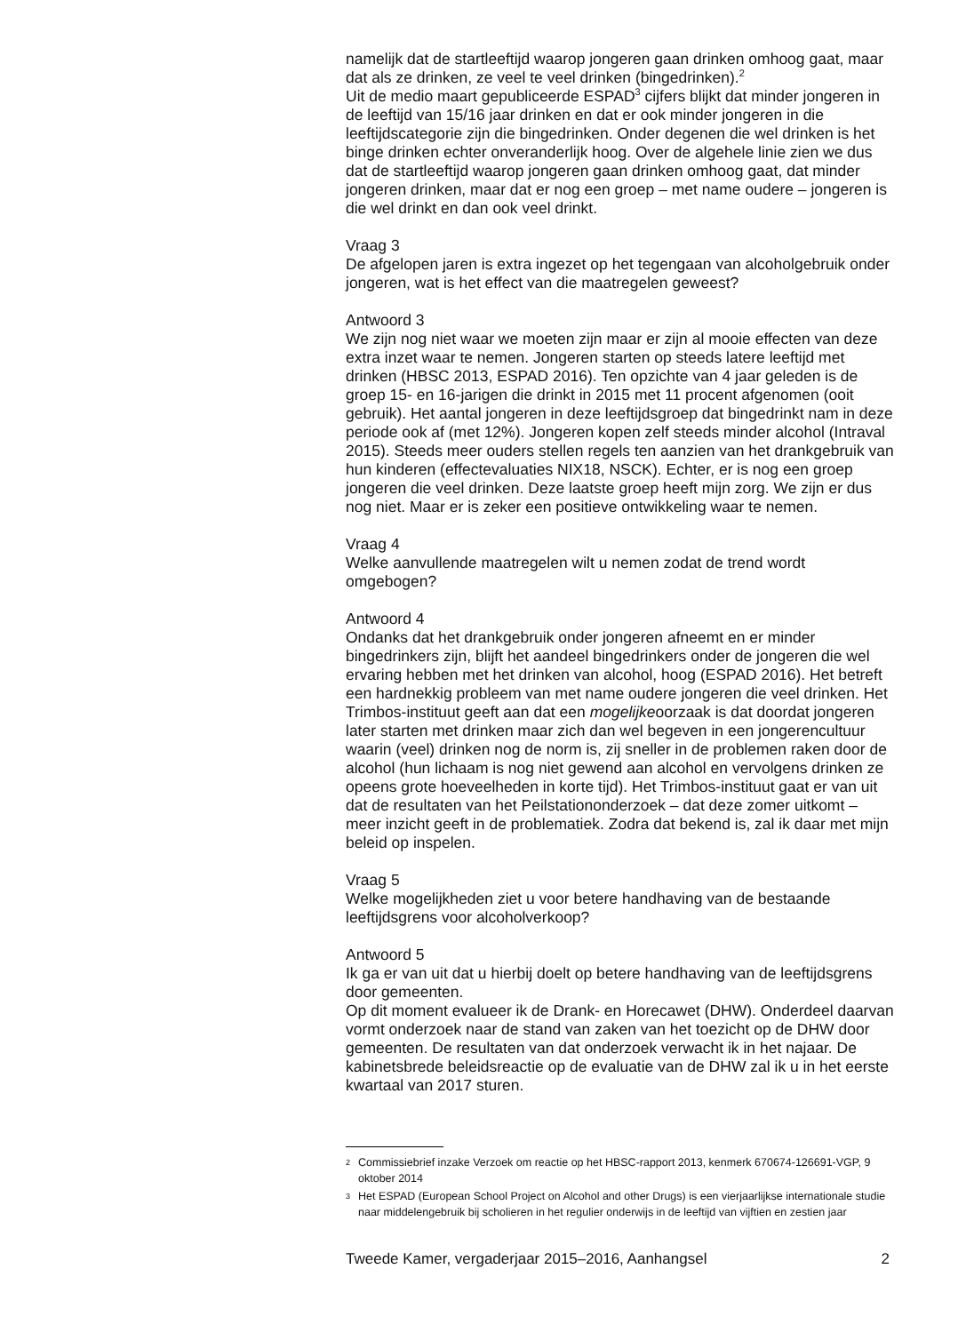namelijk dat de startleeftijd waarop jongeren gaan drinken omhoog gaat, maar dat als ze drinken, ze veel te veel drinken (bingedrinken).<sup>2</sup>
Uit de medio maart gepubliceerde ESPAD<sup>3</sup> cijfers blijkt dat minder jongeren in de leeftijd van 15/16 jaar drinken en dat er ook minder jongeren in die leeftijdscategorie zijn die bingedrinken. Onder degenen die wel drinken is het binge drinken echter onveranderlijk hoog. Over de algehele linie zien we dus dat de startleeftijd waarop jongeren gaan drinken omhoog gaat, dat minder jongeren drinken, maar dat er nog een groep – met name oudere – jongeren is die wel drinkt en dan ook veel drinkt.
Vraag 3
De afgelopen jaren is extra ingezet op het tegengaan van alcoholgebruik onder jongeren, wat is het effect van die maatregelen geweest?
Antwoord 3
We zijn nog niet waar we moeten zijn maar er zijn al mooie effecten van deze extra inzet waar te nemen. Jongeren starten op steeds latere leeftijd met drinken (HBSC 2013, ESPAD 2016). Ten opzichte van 4 jaar geleden is de groep 15- en 16-jarigen die drinkt in 2015 met 11 procent afgenomen (ooit gebruik). Het aantal jongeren in deze leeftijdsgroep dat bingedrinkt nam in deze periode ook af (met 12%). Jongeren kopen zelf steeds minder alcohol (Intraval 2015). Steeds meer ouders stellen regels ten aanzien van het drankgebruik van hun kinderen (effectevaluaties NIX18, NSCK). Echter, er is nog een groep jongeren die veel drinken. Deze laatste groep heeft mijn zorg. We zijn er dus nog niet. Maar er is zeker een positieve ontwikkeling waar te nemen.
Vraag 4
Welke aanvullende maatregelen wilt u nemen zodat de trend wordt omgebogen?
Antwoord 4
Ondanks dat het drankgebruik onder jongeren afneemt en er minder bingedrinkers zijn, blijft het aandeel bingedrinkers onder de jongeren die wel ervaring hebben met het drinken van alcohol, hoog (ESPAD 2016). Het betreft een hardnekkig probleem van met name oudere jongeren die veel drinken. Het Trimbos-instituut geeft aan dat een mogelijkeoorzaak is dat doordat jongeren later starten met drinken maar zich dan wel begeven in een jongerencultuur waarin (veel) drinken nog de norm is, zij sneller in de problemen raken door de alcohol (hun lichaam is nog niet gewend aan alcohol en vervolgens drinken ze opeens grote hoeveelheden in korte tijd). Het Trimbos-instituut gaat er van uit dat de resultaten van het Peilstationonderzoek – dat deze zomer uitkomt – meer inzicht geeft in de problematiek. Zodra dat bekend is, zal ik daar met mijn beleid op inspelen.
Vraag 5
Welke mogelijkheden ziet u voor betere handhaving van de bestaande leeftijdsgrens voor alcoholverkoop?
Antwoord 5
Ik ga er van uit dat u hierbij doelt op betere handhaving van de leeftijdsgrens door gemeenten.
Op dit moment evalueer ik de Drank- en Horecawet (DHW). Onderdeel daarvan vormt onderzoek naar de stand van zaken van het toezicht op de DHW door gemeenten. De resultaten van dat onderzoek verwacht ik in het najaar. De kabinetsbrede beleidsreactie op de evaluatie van de DHW zal ik u in het eerste kwartaal van 2017 sturen.
2
Commissiebrief inzake Verzoek om reactie op het HBSC-rapport 2013, kenmerk 670674-126691-VGP, 9 oktober 2014
3
Het ESPAD (European School Project on Alcohol and other Drugs) is een vierjaarlijkse internationale studie naar middelengebruik bij scholieren in het regulier onderwijs in de leeftijd van vijftien en zestien jaar
Tweede Kamer, vergaderjaar 2015–2016, Aanhangsel 2